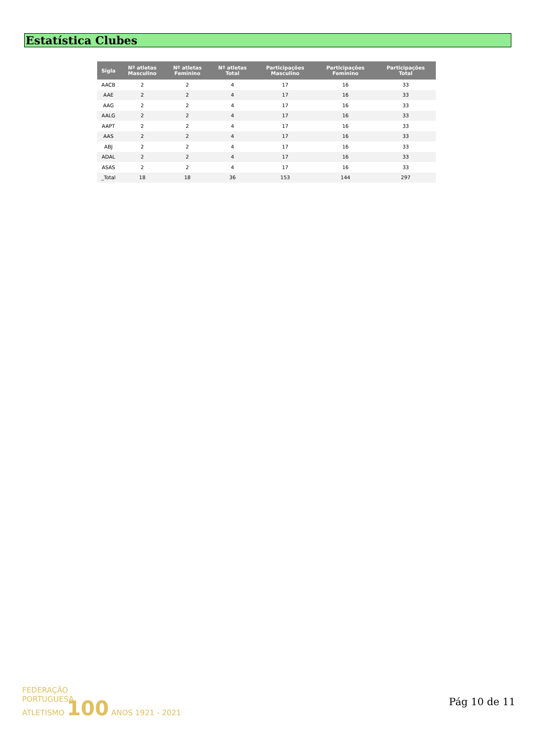Estatística Clubes
| Sigla | Nº atletas Masculino | Nº atletas Feminino | Nº atletas Total | Participações Masculino | Participações Feminino | Participações Total |
| --- | --- | --- | --- | --- | --- | --- |
| AACB | 2 | 2 | 4 | 17 | 16 | 33 |
| AAE | 2 | 2 | 4 | 17 | 16 | 33 |
| AAG | 2 | 2 | 4 | 17 | 16 | 33 |
| AALG | 2 | 2 | 4 | 17 | 16 | 33 |
| AAPT | 2 | 2 | 4 | 17 | 16 | 33 |
| AAS | 2 | 2 | 4 | 17 | 16 | 33 |
| ABJ | 2 | 2 | 4 | 17 | 16 | 33 |
| ADAL | 2 | 2 | 4 | 17 | 16 | 33 |
| ASAS | 2 | 2 | 4 | 17 | 16 | 33 |
| _Total | 18 | 18 | 36 | 153 | 144 | 297 |
FEDERAÇÃO
PORTUGUESA
ATLETISMO 100 ANOS 1921 - 2021
Pág 10 de 11